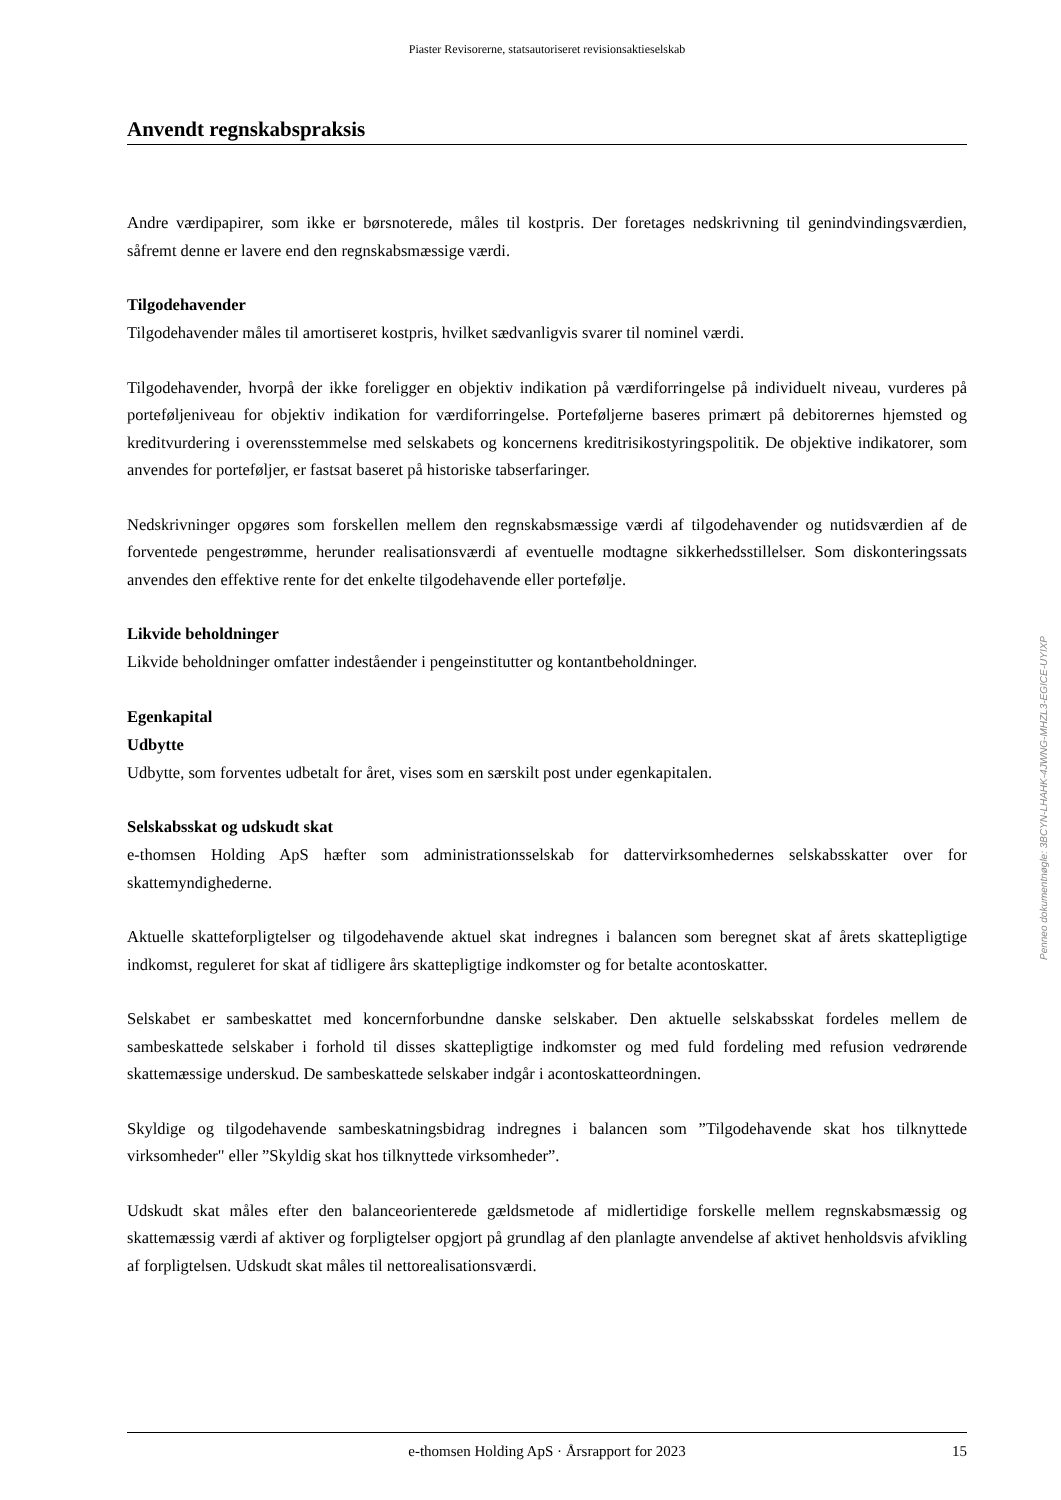Piaster Revisorerne, statsautoriseret revisionsaktieselskab
Anvendt regnskabspraksis
Andre værdipapirer, som ikke er børsnoterede, måles til kostpris. Der foretages nedskrivning til genindvindingsværdien, såfremt denne er lavere end den regnskabsmæssige værdi.
Tilgodehavender
Tilgodehavender måles til amortiseret kostpris, hvilket sædvanligvis svarer til nominel værdi.
Tilgodehavender, hvorpå der ikke foreligger en objektiv indikation på værdiforringelse på individuelt niveau, vurderes på porteføljeniveau for objektiv indikation for værdiforringelse. Porteføljerne baseres primært på debitorernes hjemsted og kreditvurdering i overensstemmelse med selskabets og koncernens kreditrisikostyringspolitik. De objektive indikatorer, som anvendes for porteføljer, er fastsat baseret på historiske tabserfaringer.
Nedskrivninger opgøres som forskellen mellem den regnskabsmæssige værdi af tilgodehavender og nutidsværdien af de forventede pengestrømme, herunder realisationsværdi af eventuelle modtagne sikkerhedsstillelser. Som diskonteringssats anvendes den effektive rente for det enkelte tilgodehavende eller portefølje.
Likvide beholdninger
Likvide beholdninger omfatter indeståender i pengeinstitutter og kontantbeholdninger.
Egenkapital
Udbytte
Udbytte, som forventes udbetalt for året, vises som en særskilt post under egenkapitalen.
Selskabsskat og udskudt skat
e-thomsen Holding ApS hæfter som administrationsselskab for dattervirksomhedernes selskabsskatter over for skattemyndighederne.
Aktuelle skatteforpligtelser og tilgodehavende aktuel skat indregnes i balancen som beregnet skat af årets skattepligtige indkomst, reguleret for skat af tidligere års skattepligtige indkomster og for betalte acontoskatter.
Selskabet er sambeskattet med koncernforbundne danske selskaber. Den aktuelle selskabsskat fordeles mellem de sambeskattede selskaber i forhold til disses skattepligtige indkomster og med fuld fordeling med refusion vedrørende skattemæssige underskud. De sambeskattede selskaber indgår i acontoskatteordningen.
Skyldige og tilgodehavende sambeskatningsbidrag indregnes i balancen som ”Tilgodehavende skat hos tilknyttede virksomheder" eller ”Skyldig skat hos tilknyttede virksomheder”.
Udskudt skat måles efter den balanceorienterede gældsmetode af midlertidige forskelle mellem regnskabsmæssig og skattemæssig værdi af aktiver og forpligtelser opgjort på grundlag af den planlagte anvendelse af aktivet henholdsvis afvikling af forpligtelsen. Udskudt skat måles til nettorealisationsværdi.
e-thomsen Holding ApS · Årsrapport for 2023 15
Penneo dokumentnøgle: 3BCYN-LHAHK-4JWNG-MHZL3-EGICE-UYIXP